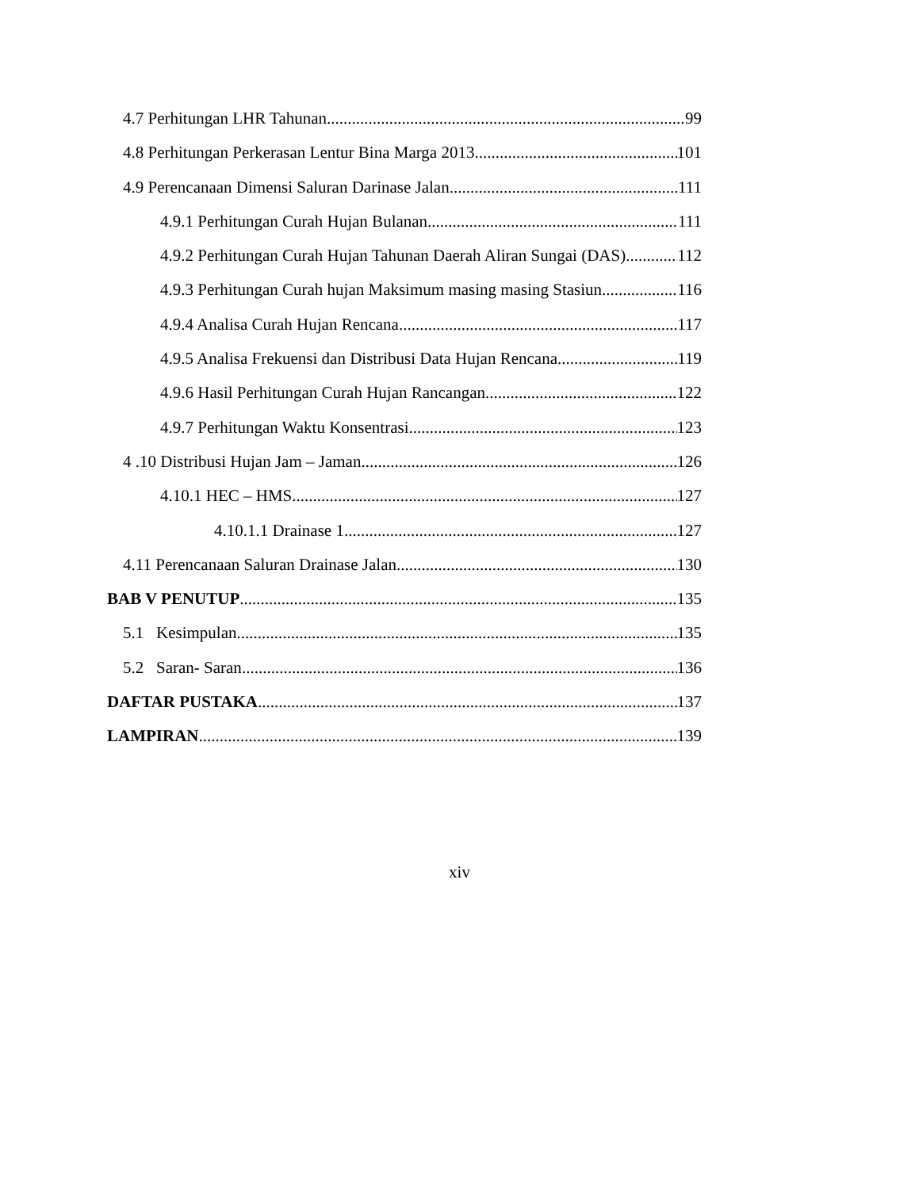4.7 Perhitungan LHR Tahunan 99
4.8 Perhitungan Perkerasan Lentur Bina Marga 2013 101
4.9 Perencanaan Dimensi Saluran Darinase Jalan 111
4.9.1 Perhitungan Curah Hujan Bulanan 111
4.9.2 Perhitungan Curah Hujan Tahunan Daerah Aliran Sungai (DAS) 112
4.9.3 Perhitungan Curah hujan Maksimum masing masing Stasiun 116
4.9.4 Analisa Curah Hujan Rencana 117
4.9.5 Analisa Frekuensi dan Distribusi Data Hujan Rencana 119
4.9.6 Hasil Perhitungan Curah Hujan Rancangan 122
4.9.7 Perhitungan Waktu Konsentrasi 123
4 .10 Distribusi Hujan Jam – Jaman 126
4.10.1 HEC – HMS 127
4.10.1.1 Drainase 1 127
4.11 Perencanaan Saluran Drainase Jalan 130
BAB V PENUTUP 135
5.1 Kesimpulan 135
5.2 Saran- Saran 136
DAFTAR PUSTAKA 137
LAMPIRAN 139
xiv